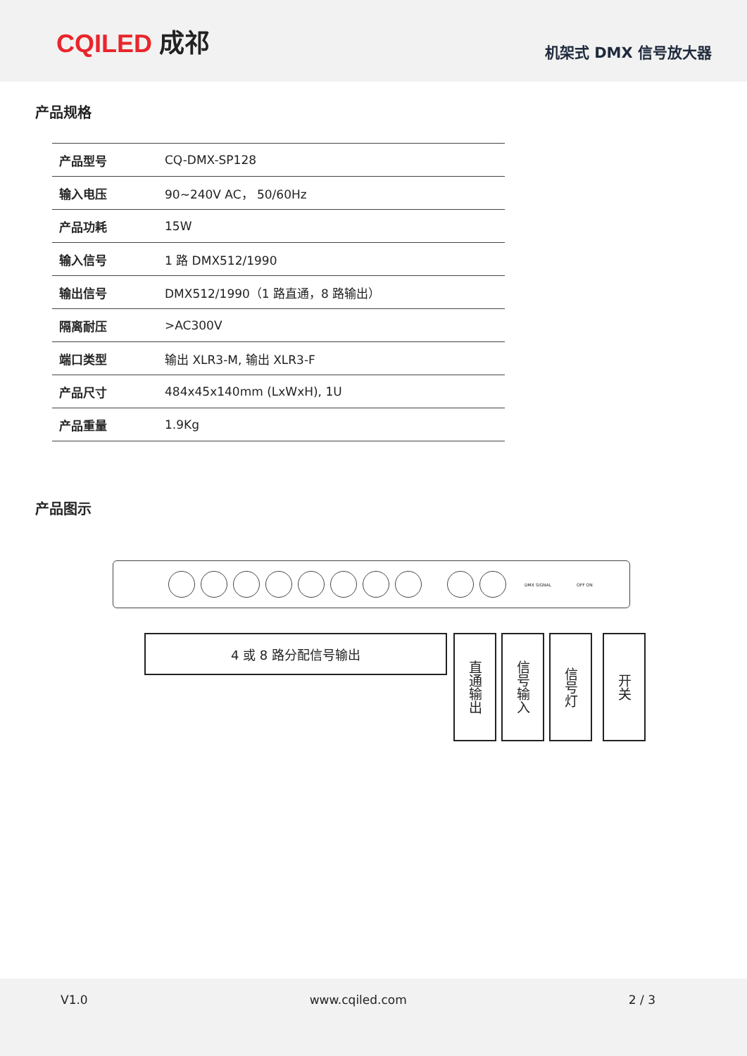CQILED 成祁
机架式 DMX 信号放大器
产品规格
| 产品型号 | CQ-DMX-SP128 |
| 输入电压 | 90~240V AC， 50/60Hz |
| 产品功耗 | 15W |
| 输入信号 | 1 路 DMX512/1990 |
| 输出信号 | DMX512/1990（1 路直通，8 路输出） |
| 隔离耐压 | >AC300V |
| 端口类型 | 输出 XLR3-M, 输出 XLR3-F |
| 产品尺寸 | 484x45x140mm (LxWxH), 1U |
| 产品重量 | 1.9Kg |
产品图示
DMX SIGNAL OFF ON
4 或 8 路分配信号输出
直通输出
信号输入
信号灯
开关
V1.0 www.cqiled.com 2 / 3